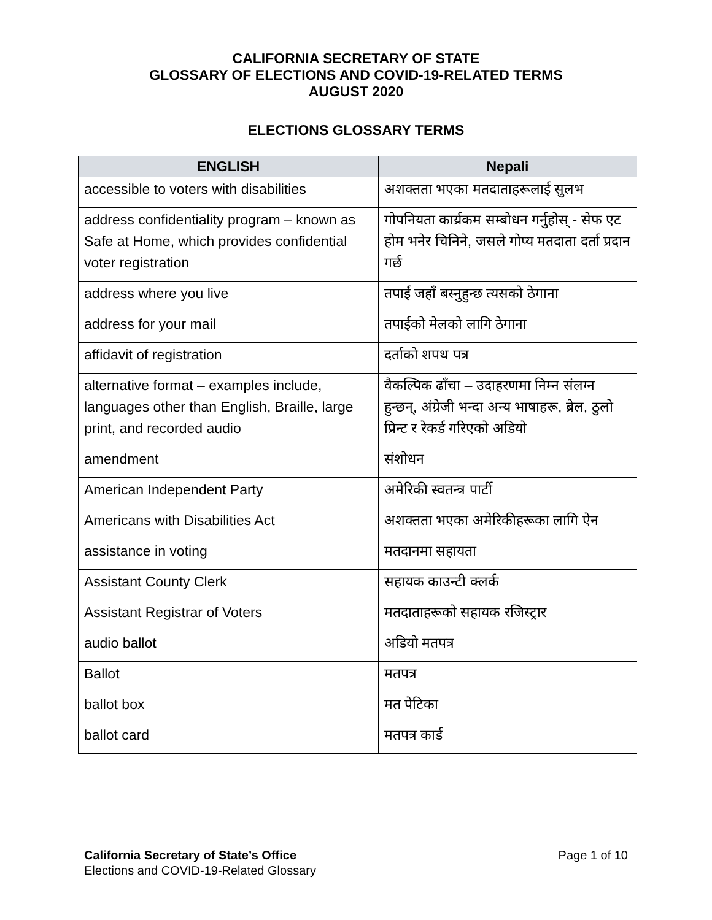CALIFORNIA SECRETARY OF STATE
GLOSSARY OF ELECTIONS AND COVID-19-RELATED TERMS
AUGUST 2020
ELECTIONS GLOSSARY TERMS
| ENGLISH | Nepali |
| --- | --- |
| accessible to voters with disabilities | अशक्तता भएका मतदाताहरूलाई सुलभ |
| address confidentiality program – known as Safe at Home, which provides confidential voter registration | गोपनियता कार्य्रकम सम्बोधन गर्नुहोस् - सेफ एट होम भनेर चिनिने, जसले गोप्य मतदाता दर्ता प्रदान गर्छ |
| address where you live | तपाईं जहाँ बस्नुहुन्छ त्यसको ठेगाना |
| address for your mail | तपाईंको मेलको लागि ठेगाना |
| affidavit of registration | दर्ताको शपथ पत्र |
| alternative format – examples include, languages other than English, Braille, large print, and recorded audio | वैकल्पिक ढाँचा – उदाहरणमा निम्न संलग्न हुन्छन्, अंग्रेजी भन्दा अन्य भाषाहरू, ब्रेल, ठुलो प्रिन्ट र रेकर्ड गरिएको अडियो |
| amendment | संशोधन |
| American Independent Party | अमेरिकी स्वतन्त्र पार्टी |
| Americans with Disabilities Act | अशक्तता भएका अमेरिकीहरूका लागि ऐन |
| assistance in voting | मतदानमा सहायता |
| Assistant County Clerk | सहायक काउन्टी क्लर्क |
| Assistant Registrar of Voters | मतदाताहरूको सहायक रजिस्ट्रार |
| audio ballot | अडियो मतपत्र |
| Ballot | मतपत्र |
| ballot box | मत पेटिका |
| ballot card | मतपत्र कार्ड |
California Secretary of State’s Office
Elections and COVID-19-Related Glossary
Page 1 of 10